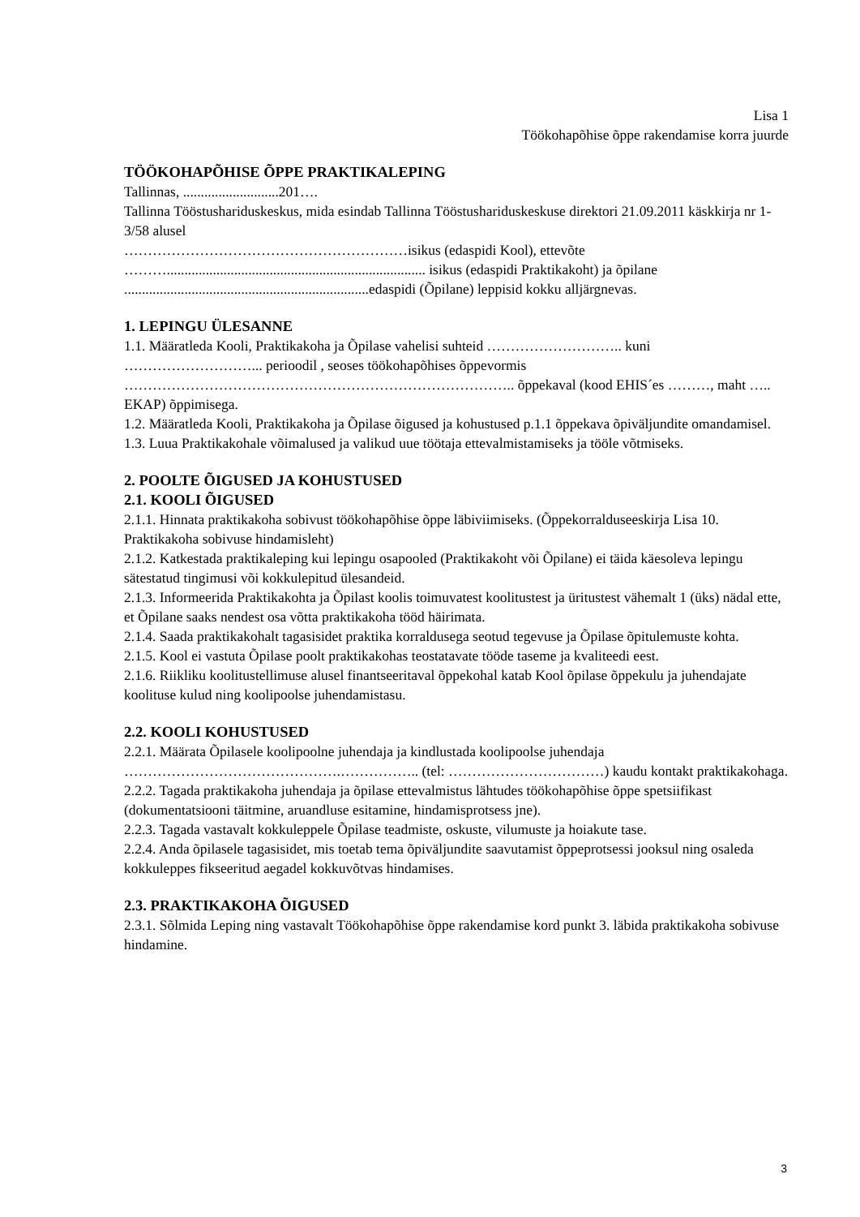Lisa 1
Töökohapõhise õppe rakendamise korra juurde
TÖÖKOHAPÕHISE ÕPPE PRAKTIKALEPING
Tallinnas, ...........................201….
Tallinna Tööstushariduskeskus, mida esindab Tallinna Tööstushariduskeskuse direktori 21.09.2011 käskkirja nr 1-3/58 alusel
……………………………………………………isikus (edaspidi Kool), ettevõte ………......................................................................... isikus (edaspidi Praktikakoht) ja õpilane .....................................................................edaspidi (Õpilane) leppisid kokku alljärgnevas.
1. LEPINGU ÜLESANNE
1.1. Määratleda Kooli, Praktikakoha ja Õpilase vahelisi suhteid ……………………….. kuni ………………………... perioodil , seoses töökohapõhises õppevormis ……………………………………………………………………….. õppekaval (kood EHIS´es ………, maht ….. EKAP) õppimisega.
1.2. Määratleda Kooli, Praktikakoha ja Õpilase õigused ja kohustused p.1.1 õppekava õpiväljundite omandamisel.
1.3. Luua Praktikakohale võimalused ja valikud uue töötaja ettevalmistamiseks ja tööle võtmiseks.
2. POOLTE ÕIGUSED JA KOHUSTUSED
2.1. KOOLI ÕIGUSED
2.1.1. Hinnata praktikakoha sobivust töökohapõhise õppe läbiviimiseks. (Õppekorralduseeskirja Lisa 10. Praktikakoha sobivuse hindamisleht)
2.1.2. Katkestada praktikaleping kui lepingu osapooled (Praktikakoht või Õpilane) ei täida käesoleva lepingu sätestatud tingimusi või kokkulepitud ülesandeid.
2.1.3. Informeerida Praktikakohta ja Õpilast koolis toimuvatest koolitustest ja üritustest vähemalt 1 (üks) nädal ette, et Õpilane saaks nendest osa võtta praktikakoha tööd häirimata.
2.1.4. Saada praktikakohalt tagasisidet praktika korraldusega seotud tegevuse ja Õpilase õpitulemuste kohta.
2.1.5. Kool ei vastuta Õpilase poolt praktikakohas teostatavate tööde taseme ja kvaliteedi eest.
2.1.6. Riikliku koolitustellimuse alusel finantseeritaval õppekohal katab Kool õpilase õppekulu ja juhendajate koolituse kulud ning koolipoolse juhendamistasu.
2.2. KOOLI KOHUSTUSED
2.2.1. Määrata Õpilasele koolipoolne juhendaja ja kindlustada koolipoolse juhendaja ……………………………………….…………….. (tel: ……………………………) kaudu kontakt praktikakohaga.
2.2.2. Tagada praktikakoha juhendaja ja õpilase ettevalmistus lähtudes töökohapõhise õppe spetsiifikast (dokumentatsiooni täitmine, aruandluse esitamine, hindamisprotsess jne).
2.2.3. Tagada vastavalt kokkuleppele Õpilase teadmiste, oskuste, vilumuste ja hoiakute tase.
2.2.4. Anda õpilasele tagasisidet, mis toetab tema õpiväljundite saavutamist õppeprotsessi jooksul ning osaleda kokkuleppes fikseeritud aegadel kokkuvõtvas hindamises.
2.3. PRAKTIKAKOHA ÕIGUSED
2.3.1. Sõlmida Leping ning vastavalt Töökohapõhise õppe rakendamise kord punkt 3. läbida praktikakoha sobivuse hindamine.
3